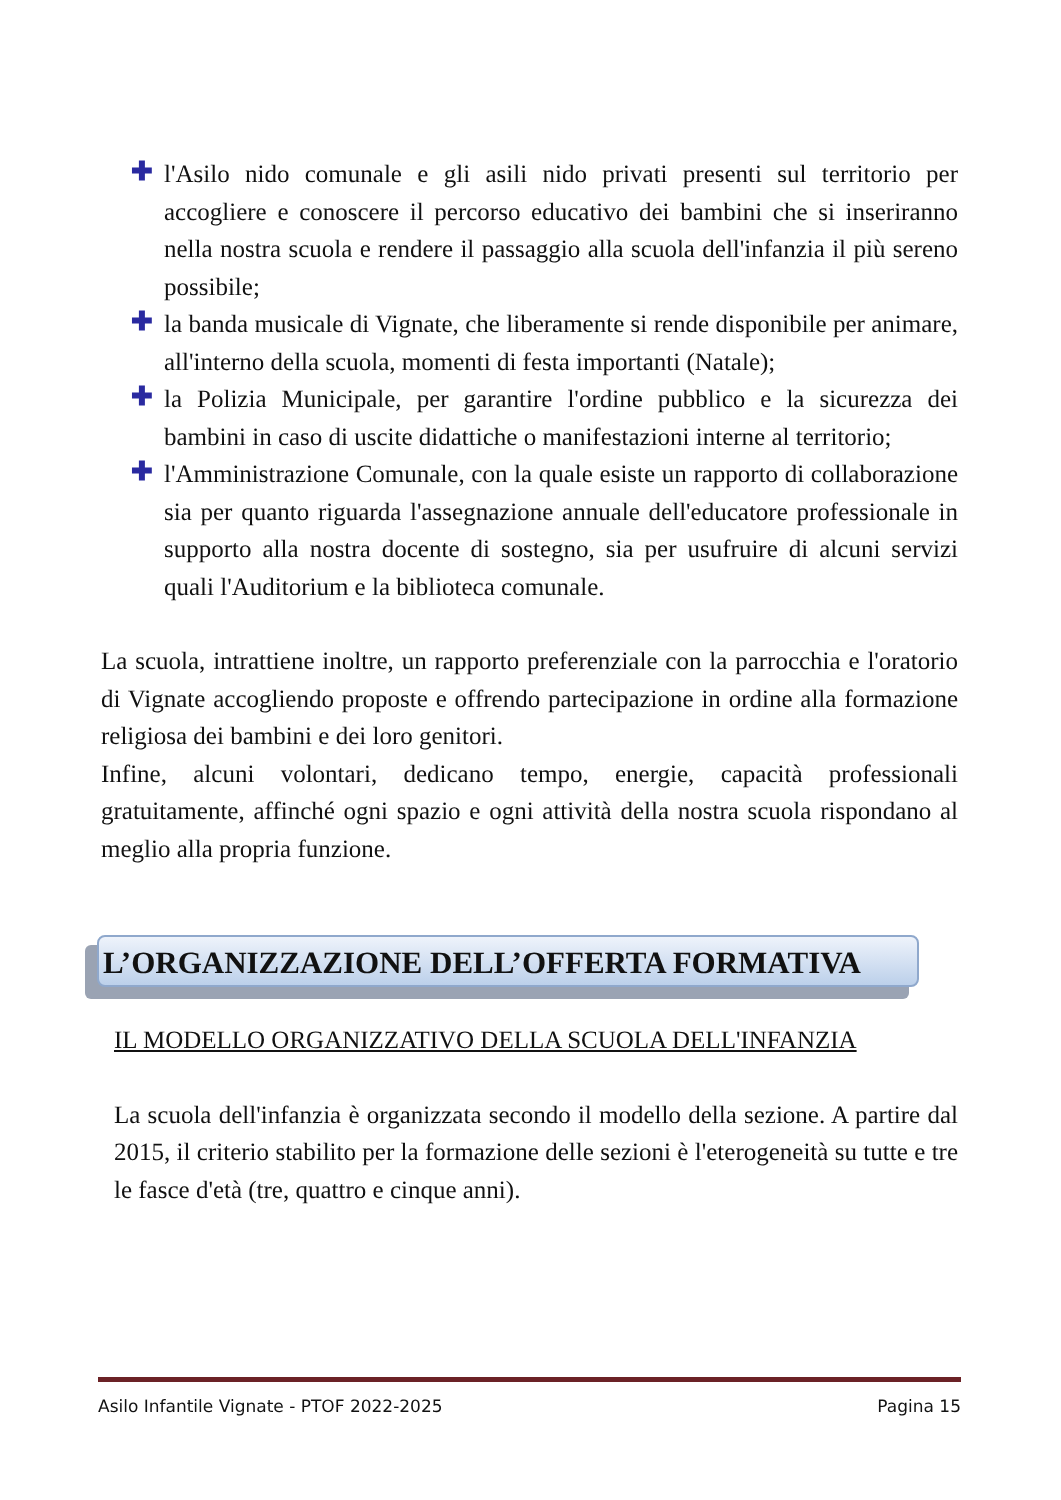✚ l'Asilo nido comunale e gli asili nido privati presenti sul territorio per accogliere e conoscere il percorso educativo dei bambini che si inseriranno nella nostra scuola e rendere il passaggio alla scuola dell'infanzia il più sereno possibile;
✚ la banda musicale di Vignate, che liberamente si rende disponibile per animare, all'interno della scuola, momenti di festa importanti (Natale);
✚ la Polizia Municipale, per garantire l'ordine pubblico e la sicurezza dei bambini in caso di uscite didattiche o manifestazioni interne al territorio;
✚ l'Amministrazione Comunale, con la quale esiste un rapporto di collaborazione sia per quanto riguarda l'assegnazione annuale dell'educatore professionale in supporto alla nostra docente di sostegno, sia per usufruire di alcuni servizi quali l'Auditorium e la biblioteca comunale.
La scuola, intrattiene inoltre, un rapporto preferenziale con la parrocchia e l'oratorio di Vignate accogliendo proposte e offrendo partecipazione in ordine alla formazione religiosa dei bambini e dei loro genitori.
Infine, alcuni volontari, dedicano tempo, energie, capacità professionali gratuitamente, affinché ogni spazio e ogni attività della nostra scuola rispondano al meglio alla propria funzione.
L’ORGANIZZAZIONE DELL’OFFERTA FORMATIVA
IL MODELLO ORGANIZZATIVO DELLA SCUOLA DELL'INFANZIA
La scuola dell'infanzia è organizzata secondo il modello della sezione. A partire dal 2015, il criterio stabilito per la formazione delle sezioni è l'eterogeneità su tutte e tre le fasce d'età (tre, quattro e cinque anni).
Asilo Infantile Vignate - PTOF 2022-2025 Pagina 15